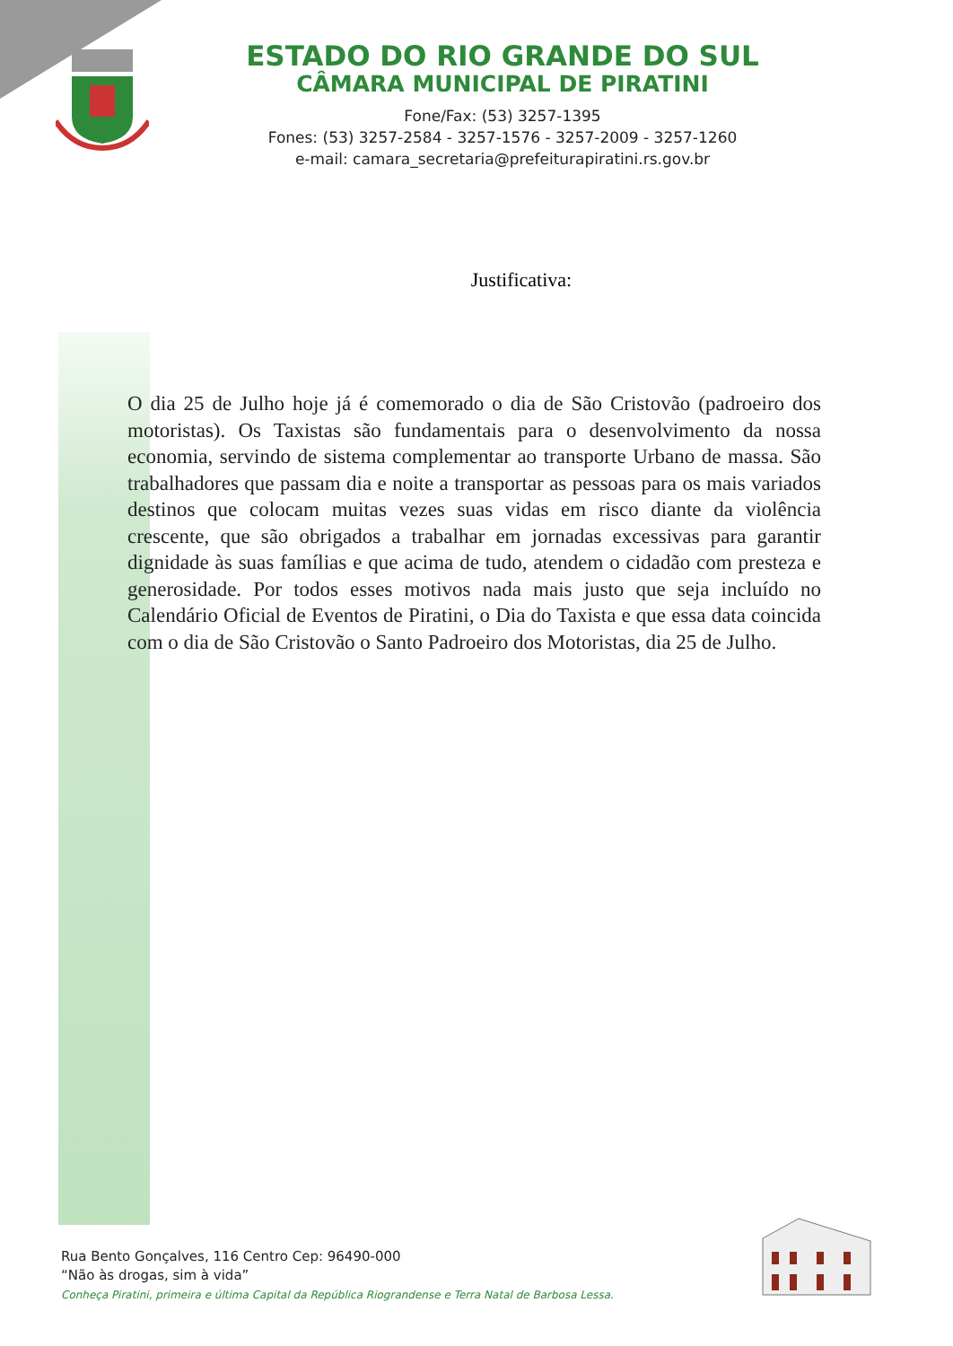ESTADO DO RIO GRANDE DO SUL
CÂMARA MUNICIPAL DE PIRATINI
Fone/Fax: (53) 3257-1395
Fones: (53) 3257-2584 - 3257-1576 - 3257-2009 - 3257-1260
e-mail: camara_secretaria@prefeiturapiratini.rs.gov.br
Justificativa:
O dia 25 de Julho hoje já é comemorado o dia de São Cristovão (padroeiro dos motoristas). Os Taxistas são fundamentais para o desenvolvimento da nossa economia, servindo de sistema complementar ao transporte Urbano de massa. São trabalhadores que passam dia e noite a transportar as pessoas para os mais variados destinos que colocam muitas vezes suas vidas em risco diante da violência crescente, que são obrigados a trabalhar em jornadas excessivas para garantir dignidade às suas famílias e que acima de tudo, atendem o cidadão com presteza e generosidade. Por todos esses motivos nada mais justo que seja incluído no Calendário Oficial de Eventos de Piratini, o Dia do Taxista e que essa data coincida com o dia de São Cristovão o Santo Padroeiro dos Motoristas, dia 25 de Julho.
Rua Bento Gonçalves, 116 Centro Cep: 96490-000
“Não às drogas, sim à vida”
Conheça Piratini, primeira e última Capital da República Riograndense e Terra Natal de Barbosa Lessa.